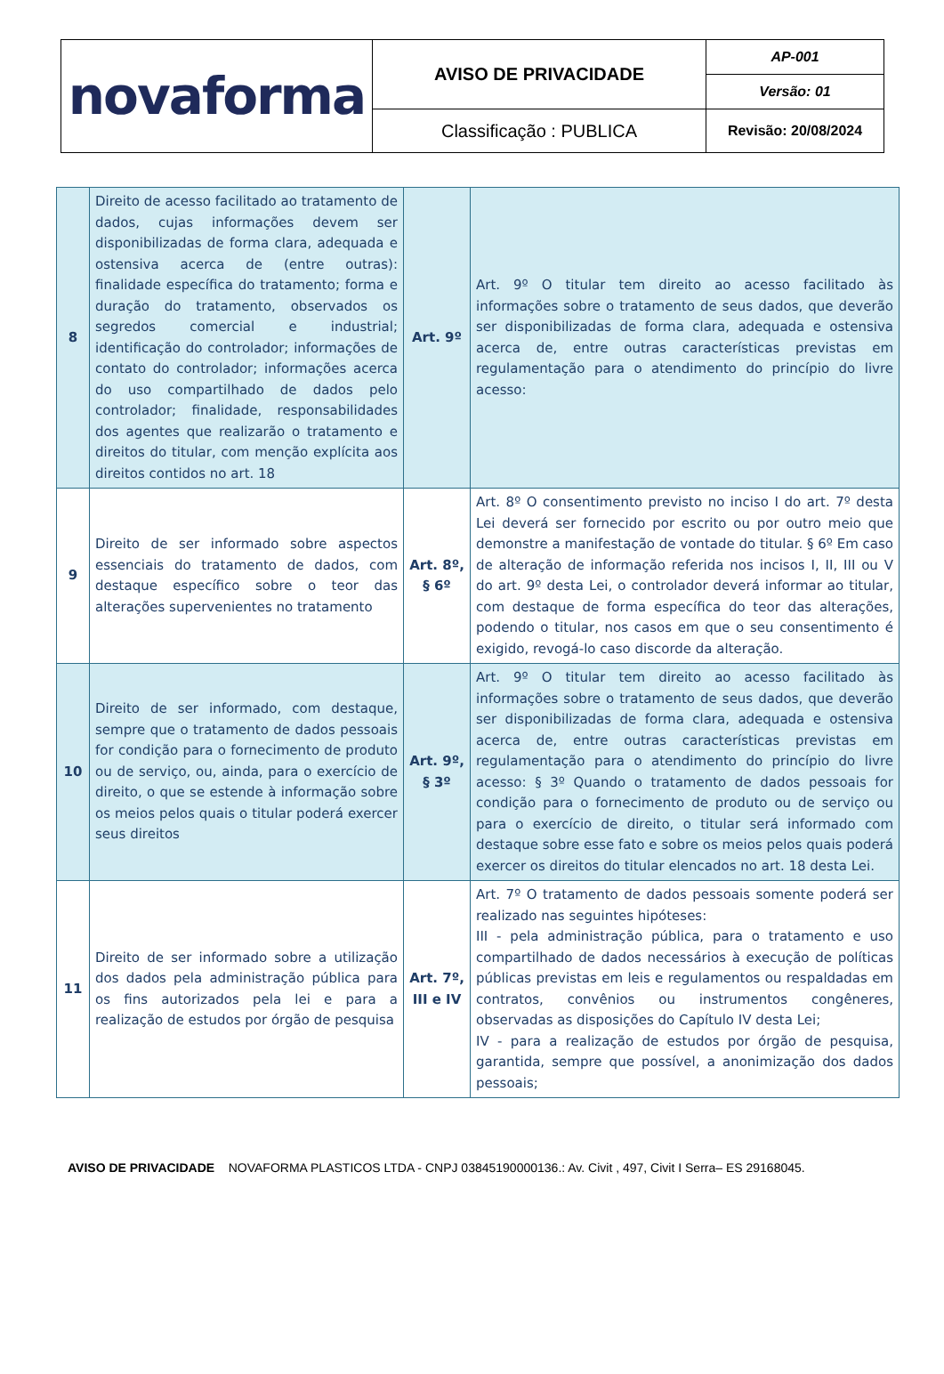| novaforma | AVISO DE PRIVACIDADE | AP-001 |
| | | Versão: 01 |
| | Classificação : PUBLICA | Revisão: 20/08/2024 |
| 8 | Direito de acesso facilitado ao tratamento de dados, cujas informações devem ser disponibilizadas de forma clara, adequada e ostensiva acerca de (entre outras): finalidade específica do tratamento; forma e duração do tratamento, observados os segredos comercial e industrial; identificação do controlador; informações de contato do controlador; informações acerca do uso compartilhado de dados pelo controlador; finalidade, responsabilidades dos agentes que realizarão o tratamento e direitos do titular, com menção explícita aos direitos contidos no art. 18 | Art. 9º | Art. 9º O titular tem direito ao acesso facilitado às informações sobre o tratamento de seus dados, que deverão ser disponibilizadas de forma clara, adequada e ostensiva acerca de, entre outras características previstas em regulamentação para o atendimento do princípio do livre acesso: |
| 9 | Direito de ser informado sobre aspectos essenciais do tratamento de dados, com destaque específico sobre o teor das alterações supervenientes no tratamento | Art. 8º, § 6º | Art. 8º O consentimento previsto no inciso I do art. 7º desta Lei deverá ser fornecido por escrito ou por outro meio que demonstre a manifestação de vontade do titular. § 6º Em caso de alteração de informação referida nos incisos I, II, III ou V do art. 9º desta Lei, o controlador deverá informar ao titular, com destaque de forma específica do teor das alterações, podendo o titular, nos casos em que o seu consentimento é exigido, revogá-lo caso discorde da alteração. |
| 10 | Direito de ser informado, com destaque, sempre que o tratamento de dados pessoais for condição para o fornecimento de produto ou de serviço, ou, ainda, para o exercício de direito, o que se estende à informação sobre os meios pelos quais o titular poderá exercer seus direitos | Art. 9º, § 3º | Art. 9º O titular tem direito ao acesso facilitado às informações sobre o tratamento de seus dados, que deverão ser disponibilizadas de forma clara, adequada e ostensiva acerca de, entre outras características previstas em regulamentação para o atendimento do princípio do livre acesso: § 3º Quando o tratamento de dados pessoais for condição para o fornecimento de produto ou de serviço ou para o exercício de direito, o titular será informado com destaque sobre esse fato e sobre os meios pelos quais poderá exercer os direitos do titular elencados no art. 18 desta Lei. |
| 11 | Direito de ser informado sobre a utilização dos dados pela administração pública para os fins autorizados pela lei e para a realização de estudos por órgão de pesquisa | Art. 7º, III e IV | Art. 7º O tratamento de dados pessoais somente poderá ser realizado nas seguintes hipóteses: III - pela administração pública, para o tratamento e uso compartilhado de dados necessários à execução de políticas públicas previstas em leis e regulamentos ou respaldadas em contratos, convênios ou instrumentos congêneres, observadas as disposições do Capítulo IV desta Lei; IV - para a realização de estudos por órgão de pesquisa, garantida, sempre que possível, a anonimização dos dados pessoais; |
AVISO DE PRIVACIDADE NOVAFORMA PLASTICOS LTDA - CNPJ 03845190000136.: Av. Civit , 497, Civit I Serra– ES 29168045.